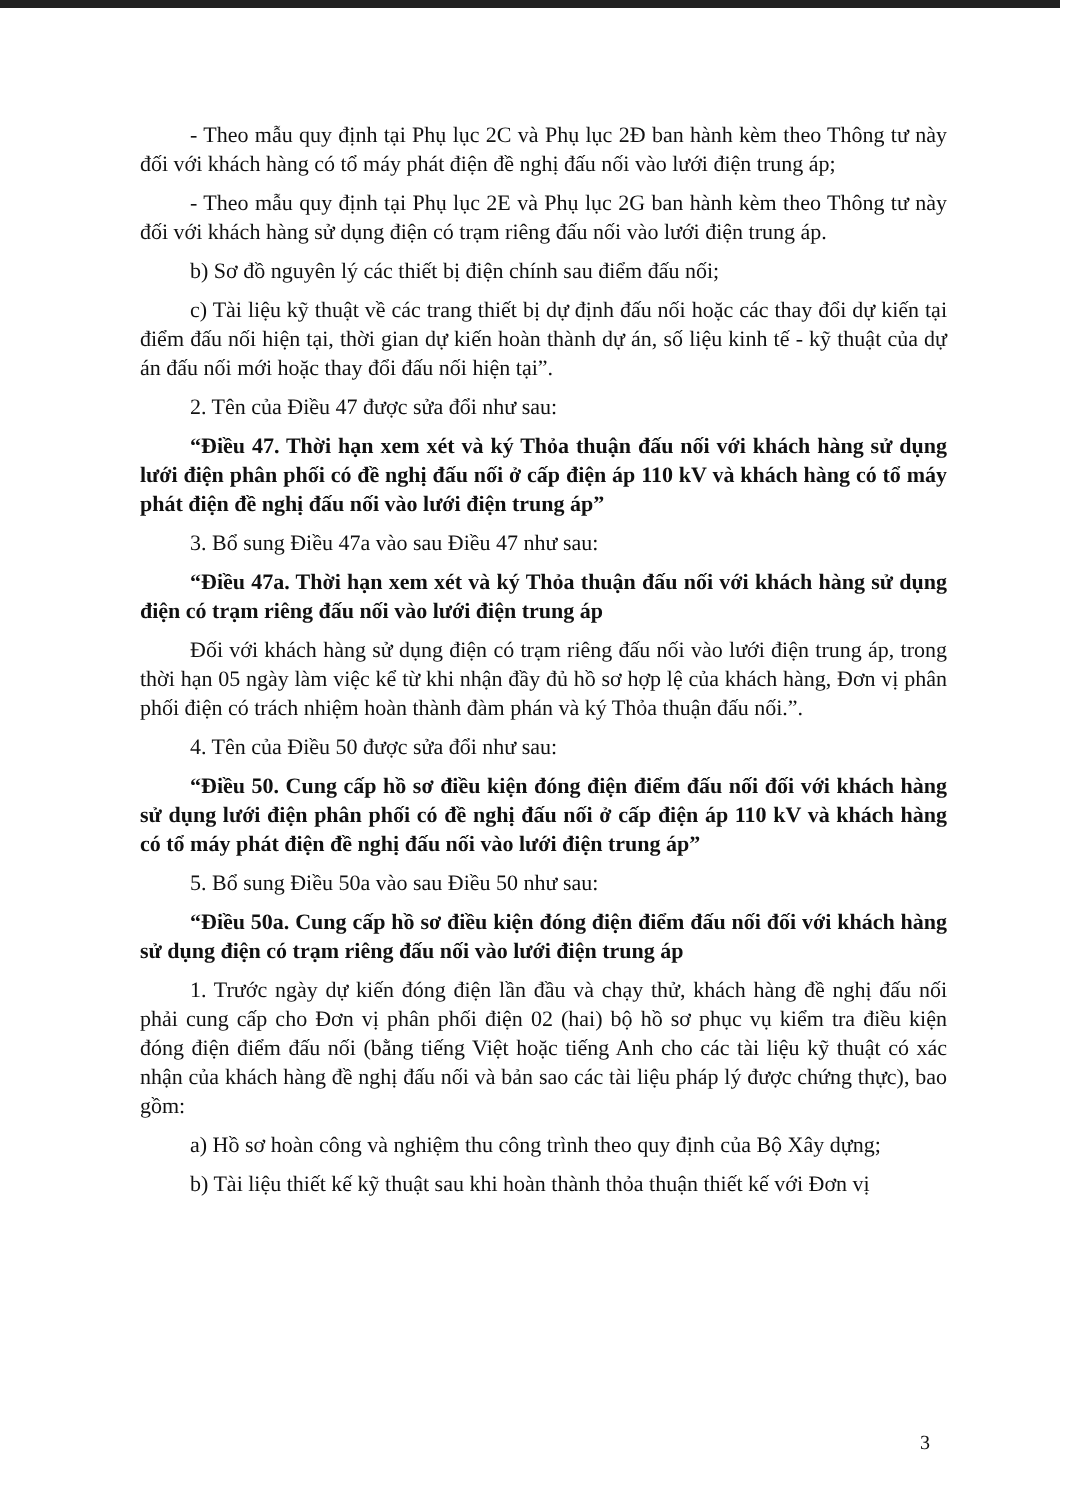- Theo mẫu quy định tại Phụ lục 2C và Phụ lục 2Đ ban hành kèm theo Thông tư này đối với khách hàng có tổ máy phát điện đề nghị đấu nối vào lưới điện trung áp;
- Theo mẫu quy định tại Phụ lục 2E và Phụ lục 2G ban hành kèm theo Thông tư này đối với khách hàng sử dụng điện có trạm riêng đấu nối vào lưới điện trung áp.
b) Sơ đồ nguyên lý các thiết bị điện chính sau điểm đấu nối;
c) Tài liệu kỹ thuật về các trang thiết bị dự định đấu nối hoặc các thay đổi dự kiến tại điểm đấu nối hiện tại, thời gian dự kiến hoàn thành dự án, số liệu kinh tế - kỹ thuật của dự án đấu nối mới hoặc thay đổi đấu nối hiện tại”.
2. Tên của Điều 47 được sửa đổi như sau:
“Điều 47. Thời hạn xem xét và ký Thỏa thuận đấu nối với khách hàng sử dụng lưới điện phân phối có đề nghị đấu nối ở cấp điện áp 110 kV và khách hàng có tổ máy phát điện đề nghị đấu nối vào lưới điện trung áp”
3. Bổ sung Điều 47a vào sau Điều 47 như sau:
“Điều 47a. Thời hạn xem xét và ký Thỏa thuận đấu nối với khách hàng sử dụng điện có trạm riêng đấu nối vào lưới điện trung áp
Đối với khách hàng sử dụng điện có trạm riêng đấu nối vào lưới điện trung áp, trong thời hạn 05 ngày làm việc kể từ khi nhận đầy đủ hồ sơ hợp lệ của khách hàng, Đơn vị phân phối điện có trách nhiệm hoàn thành đàm phán và ký Thỏa thuận đấu nối.”.
4. Tên của Điều 50 được sửa đổi như sau:
“Điều 50. Cung cấp hồ sơ điều kiện đóng điện điểm đấu nối đối với khách hàng sử dụng lưới điện phân phối có đề nghị đấu nối ở cấp điện áp 110 kV và khách hàng có tổ máy phát điện đề nghị đấu nối vào lưới điện trung áp”
5. Bổ sung Điều 50a vào sau Điều 50 như sau:
“Điều 50a. Cung cấp hồ sơ điều kiện đóng điện điểm đấu nối đối với khách hàng sử dụng điện có trạm riêng đấu nối vào lưới điện trung áp
1. Trước ngày dự kiến đóng điện lần đầu và chạy thử, khách hàng đề nghị đấu nối phải cung cấp cho Đơn vị phân phối điện 02 (hai) bộ hồ sơ phục vụ kiểm tra điều kiện đóng điện điểm đấu nối (bằng tiếng Việt hoặc tiếng Anh cho các tài liệu kỹ thuật có xác nhận của khách hàng đề nghị đấu nối và bản sao các tài liệu pháp lý được chứng thực), bao gồm:
a) Hồ sơ hoàn công và nghiệm thu công trình theo quy định của Bộ Xây dựng;
b) Tài liệu thiết kế kỹ thuật sau khi hoàn thành thỏa thuận thiết kế với Đơn vị
3